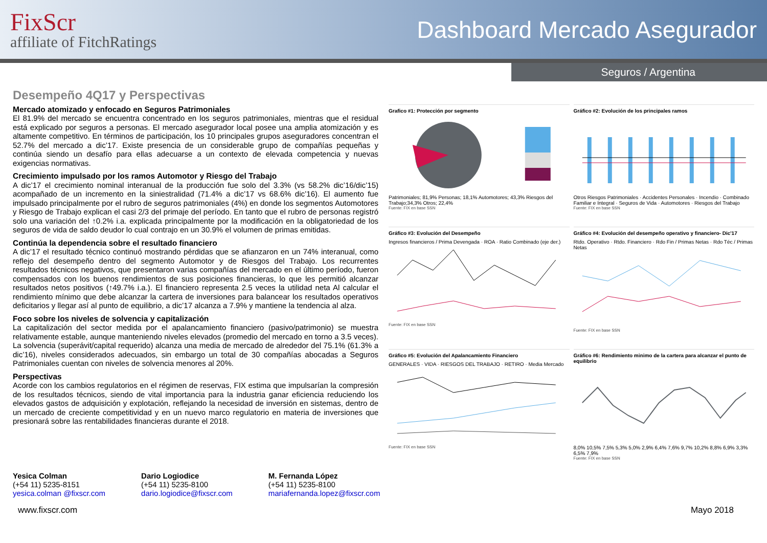FixScr
affiliate of FitchRatings
Dashboard Mercado Asegurador
Seguros / Argentina
Desempeño 4Q17 y Perspectivas
Mercado atomizado y enfocado en Seguros Patrimoniales
El 81.9% del mercado se encuentra concentrado en los seguros patrimoniales, mientras que el residual está explicado por seguros a personas. El mercado asegurador local posee una amplia atomización y es altamente competitivo. En términos de participación, los 10 principales grupos aseguradores concentran el 52.7% del mercado a dic’17. Existe presencia de un considerable grupo de compañías pequeñas y continúa siendo un desafío para ellas adecuarse a un contexto de elevada competencia y nuevas exigencias normativas.
Crecimiento impulsado por los ramos Automotor y Riesgo del Trabajo
A dic’17 el crecimiento nominal interanual de la producción fue solo del 3.3% (vs 58.2% dic’16/dic’15) acompañado de un incremento en la siniestralidad (71.4% a dic’17 vs 68.6% dic’16). El aumento fue impulsado principalmente por el rubro de seguros patrimoniales (4%) en donde los segmentos Automotores y Riesgo de Trabajo explican el casi 2/3 del primaje del período. En tanto que el rubro de personas registró solo una variación del ↑0.2% i.a. explicada principalmente por la modificación en la obligatoriedad de los seguros de vida de saldo deudor lo cual contrajo en un 30.9% el volumen de primas emitidas.
Continúa la dependencia sobre el resultado financiero
A dic’17 el resultado técnico continuó mostrando pérdidas que se afianzaron en un 74% interanual, como reflejo del desempeño dentro del segmento Automotor y de Riesgos del Trabajo. Los recurrentes resultados técnicos negativos, que presentaron varias compañías del mercado en el último período, fueron compensados con los buenos rendimientos de sus posiciones financieras, lo que les permitió alcanzar resultados netos positivos (↑49.7% i.a.). El financiero representa 2.5 veces la utilidad neta Al calcular el rendimiento mínimo que debe alcanzar la cartera de inversiones para balancear los resultados operativos deficitarios y llegar así al punto de equilibrio, a dic’17 alcanza a 7.9% y mantiene la tendencia al alza.
Foco sobre los niveles de solvencia y capitalización
La capitalización del sector medida por el apalancamiento financiero (pasivo/patrimonio) se muestra relativamente estable, aunque manteniendo niveles elevados (promedio del mercado en torno a 3.5 veces). La solvencia (superávit/capital requerido) alcanza una media de mercado de alrededor del 75.1% (61.3% a dic’16), niveles considerados adecuados, sin embargo un total de 30 compañías abocadas a Seguros Patrimoniales cuentan con niveles de solvencia menores al 20%.
Perspectivas
Acorde con los cambios regulatorios en el régimen de reservas, FIX estima que impulsarían la compresión de los resultados técnicos, siendo de vital importancia para la industria ganar eficiencia reduciendo los elevados gastos de adquisición y explotación, reflejando la necesidad de inversión en sistemas, dentro de un mercado de creciente competitividad y en un nuevo marco regulatorio en materia de inversiones que presionará sobre las rentabilidades financieras durante el 2018.
Grafico #1: Protección por segmento
Patrimoniales; 81,9% Personas; 18,1% Automotores; 43,3% Riesgos del Trabajo;34,3% Otros; 22,4%
Fuente: FIX en base SSN
Gráfico #2: Evolución de los principales ramos
Otros Riesgos Patrimoniales · Accidentes Personales · Incendio · Combinado Familiar e Integral · Seguros de Vida · Automotores · Riesgos del Trabajo
Fuente: FIX en base SSN
Gráfico #3: Evolución del Desempeño
Ingresos financieros / Prima Devengada · ROA · Ratio Combinado (eje der.)
Fuente: FIX en base SSN
Gráfico #4: Evolución del desempeño operativo y financiero- Dic'17
Rtdo. Operativo · Rtdo. Financiero · Rdo Fin / Primas Netas · Rdo Téc / Primas Netas
Fuente: FIX en base SSN
Gráfico #5: Evolución del Apalancamiento Financiero
GENERALES · VIDA · RIESGOS DEL TRABAJO · RETIRO · Media Mercado
Fuente: FIX en base SSN
Gráfico #6: Rendimiento minimo de la cartera para alcanzar el punto de equilibrio
8,0% 10,5% 7,5% 5,3% 5,0% 2,9% 6,4% 7,6% 9,7% 10,2% 8,8% 6,9% 3,3% 6,5% 7,9%
Fuente: FIX en base SSN
Yesica Colman
(+54 11) 5235-8151
yesica.colman @fixscr.com
Dario Logiodice
(+54 11) 5235-8100
dario.logiodice@fixscr.com
M. Fernanda López
(+54 11) 5235-8100
mariafernanda.lopez@fixscr.com
www.fixscr.com Mayo 2018